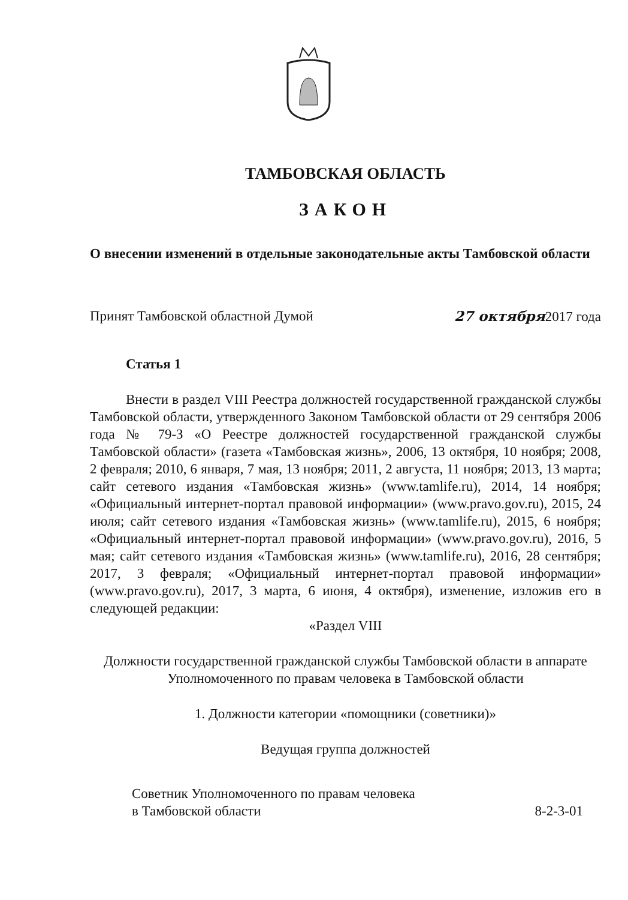ТАМБОВСКАЯ ОБЛАСТЬ
ЗАКОН
О внесении изменений в отдельные законодательные акты Тамбовской области
Принят Тамбовской областной Думой 27 октября2017 года
Статья 1
Внести в раздел VIII Реестра должностей государственной гражданской службы Тамбовской области, утвержденного Законом Тамбовской области от 29 сентября 2006 года № 79-З «О Реестре должностей государственной гражданской службы Тамбовской области» (газета «Тамбовская жизнь», 2006, 13 октября, 10 ноября; 2008, 2 февраля; 2010, 6 января, 7 мая, 13 ноября; 2011, 2 августа, 11 ноября; 2013, 13 марта; сайт сетевого издания «Тамбовская жизнь» (www.tamlife.ru), 2014, 14 ноября; «Официальный интернет-портал правовой информации» (www.pravo.gov.ru), 2015, 24 июля; сайт сетевого издания «Тамбовская жизнь» (www.tamlife.ru), 2015, 6 ноября; «Официальный интернет-портал правовой информации» (www.pravo.gov.ru), 2016, 5 мая; сайт сетевого издания «Тамбовская жизнь» (www.tamlife.ru), 2016, 28 сентября; 2017, 3 февраля; «Официальный интернет-портал правовой информации» (www.pravo.gov.ru), 2017, 3 марта, 6 июня, 4 октября), изменение, изложив его в следующей редакции:
«Раздел VIII
Должности государственной гражданской службы Тамбовской области в аппарате Уполномоченного по правам человека в Тамбовской области
1. Должности категории «помощники (советники)»
Ведущая группа должностей
Советник Уполномоченного по правам человека
в Тамбовской области 8-2-3-01